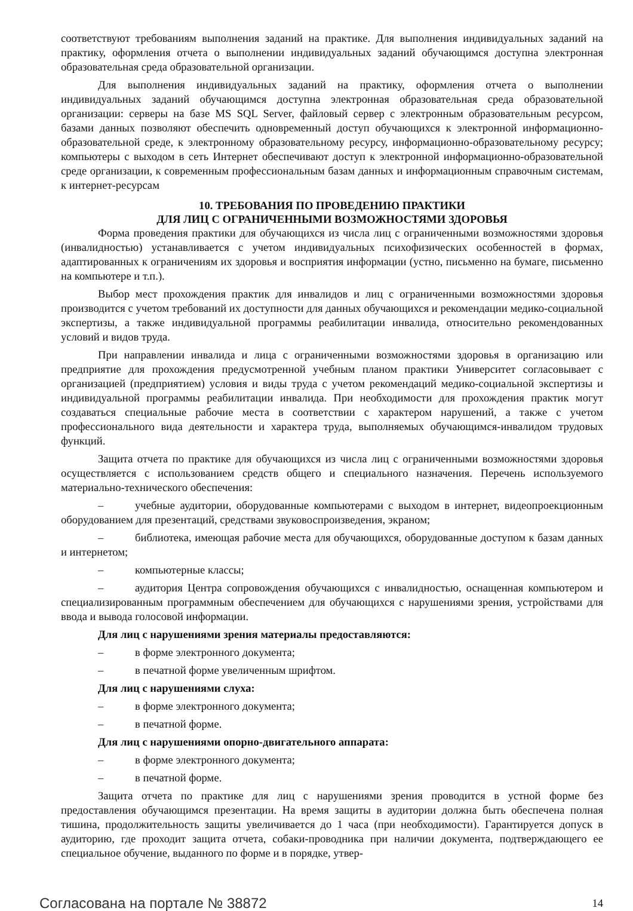соответствуют требованиям выполнения заданий на практике. Для выполнения индивидуальных заданий на практику, оформления отчета о выполнении индивидуальных заданий обучающимся доступна электронная образовательная среда образовательной организации.
Для выполнения индивидуальных заданий на практику, оформления отчета о выполнении индивидуальных заданий обучающимся доступна электронная образовательная среда образовательной организации: серверы на базе MS SQL Server, файловый сервер с электронным образовательным ресурсом, базами данных позволяют обеспечить одновременный доступ обучающихся к электронной информационно-образовательной среде, к электронному образовательному ресурсу, информационно-образовательному ресурсу; компьютеры с выходом в сеть Интернет обеспечивают доступ к электронной информационно-образовательной среде организации, к современным профессиональным базам данных и информационным справочным системам, к интернет-ресурсам
10. ТРЕБОВАНИЯ ПО ПРОВЕДЕНИЮ ПРАКТИКИ
ДЛЯ ЛИЦ С ОГРАНИЧЕННЫМИ ВОЗМОЖНОСТЯМИ ЗДОРОВЬЯ
Форма проведения практики для обучающихся из числа лиц с ограниченными возможностями здоровья (инвалидностью) устанавливается с учетом индивидуальных психофизических особенностей в формах, адаптированных к ограничениям их здоровья и восприятия информации (устно, письменно на бумаге, письменно на компьютере и т.п.).
Выбор мест прохождения практик для инвалидов и лиц с ограниченными возможностями здоровья производится с учетом требований их доступности для данных обучающихся и рекомендации медико-социальной экспертизы, а также индивидуальной программы реабилитации инвалида, относительно рекомендованных условий и видов труда.
При направлении инвалида и лица с ограниченными возможностями здоровья в организацию или предприятие для прохождения предусмотренной учебным планом практики Университет согласовывает с организацией (предприятием) условия и виды труда с учетом рекомендаций медико-социальной экспертизы и индивидуальной программы реабилитации инвалида. При необходимости для прохождения практик могут создаваться специальные рабочие места в соответствии с характером нарушений, а также с учетом профессионального вида деятельности и характера труда, выполняемых обучающимся-инвалидом трудовых функций.
Защита отчета по практике для обучающихся из числа лиц с ограниченными возможностями здоровья осуществляется с использованием средств общего и специального назначения. Перечень используемого материально-технического обеспечения:
– учебные аудитории, оборудованные компьютерами с выходом в интернет, видеопроекционным оборудованием для презентаций, средствами звуковоспроизведения, экраном;
– библиотека, имеющая рабочие места для обучающихся, оборудованные доступом к базам данных и интернетом;
– компьютерные классы;
– аудитория Центра сопровождения обучающихся с инвалидностью, оснащенная компьютером и специализированным программным обеспечением для обучающихся с нарушениями зрения, устройствами для ввода и вывода голосовой информации.
Для лиц с нарушениями зрения материалы предоставляются:
– в форме электронного документа;
– в печатной форме увеличенным шрифтом.
Для лиц с нарушениями слуха:
– в форме электронного документа;
– в печатной форме.
Для лиц с нарушениями опорно-двигательного аппарата:
– в форме электронного документа;
– в печатной форме.
Защита отчета по практике для лиц с нарушениями зрения проводится в устной форме без предоставления обучающимся презентации. На время защиты в аудитории должна быть обеспечена полная тишина, продолжительность защиты увеличивается до 1 часа (при необходимости). Гарантируется допуск в аудиторию, где проходит защита отчета, собаки-проводника при наличии документа, подтверждающего ее специальное обучение, выданного по форме и в порядке, утвер-
Согласована на портале № 38872 14